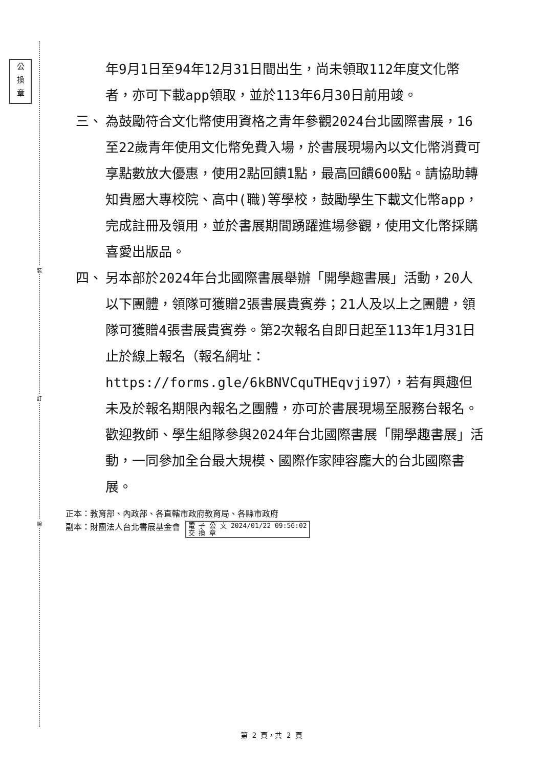公
換
章
裝
訂
線
年9月1日至94年12月31日間出生，尚未領取112年度文化幣者，亦可下載app領取，並於113年6月30日前用竣。
三、 為鼓勵符合文化幣使用資格之青年參觀2024台北國際書展，16至22歲青年使用文化幣免費入場，於書展現場內以文化幣消費可享點數放大優惠，使用2點回饋1點，最高回饋600點。請協助轉知貴屬大專校院、高中(職)等學校，鼓勵學生下載文化幣app，完成註冊及領用，並於書展期間踴躍進場參觀，使用文化幣採購喜愛出版品。
四、 另本部於2024年台北國際書展舉辦「開學趣書展」活動，20人以下團體，領隊可獲贈2張書展貴賓券；21人及以上之團體，領隊可獲贈4張書展貴賓券。第2次報名自即日起至113年1月31日止於線上報名（報名網址：https://forms.gle/6kBNVCquTHEqvji97），若有興趣但未及於報名期限內報名之團體，亦可於書展現場至服務台報名。歡迎教師、學生組隊參與2024年台北國際書展「開學趣書展」活動，一同參加全台最大規模、國際作家陣容龐大的台北國際書展。
正本：教育部、內政部、各直轄市政府教育局、各縣市政府
副本：財團法人台北書展基金會 電 子 公 文 2024/01/22 09:56:02
交 換 章
第 2 頁，共 2 頁